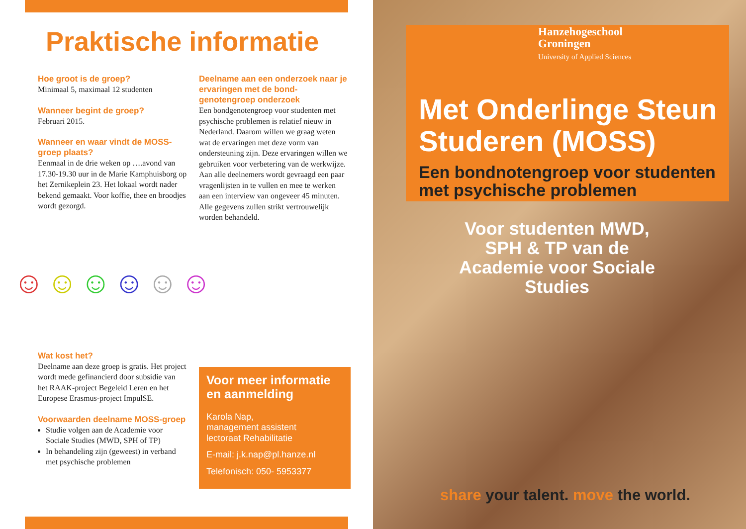Praktische informatie
Hoe groot is de groep?
Minimaal 5, maximaal 12 studenten
Wanneer begint de groep?
Februari 2015.
Wanneer en waar vindt de MOSS-groep plaats?
Eenmaal in de drie weken op ….avond van 17.30-19.30 uur in de Marie Kamphuisborg op het Zernikeplein 23. Het lokaal wordt nader bekend gemaakt. Voor koffie, thee en broodjes wordt gezorgd.
☺ ☺ ☺ ☺ ☺ ☺
Wat kost het?
Deelname aan deze groep is gratis. Het project wordt mede gefinancierd door subsidie van het RAAK-project Begeleid Leren en het Europese Erasmus-project ImpulSE.
Voorwaarden deelname MOSS-groep
Studie volgen aan de Academie voor Sociale Studies (MWD, SPH of TP)
In behandeling zijn (geweest) in verband met psychische problemen
Deelname aan een onderzoek naar je ervaringen met de bond­genotengroep onderzoek
Een bondgenotengroep voor studenten met psychische problemen is relatief nieuw in Nederland. Daarom willen we graag weten wat de ervaringen met deze vorm van ondersteuning zijn. Deze ervaringen willen we gebruiken voor verbetering van de werkwijze. Aan alle deelnemers wordt gevraagd een paar vragenlijsten in te vullen en mee te werken aan een interview van ongeveer 45 minuten. Alle gegevens zullen strikt vertrouwelijk worden behandeld.
Voor meer informatie en aanmelding
Karola Nap,
management assistent
lectoraat Rehabilitatie
E-mail: j.k.nap@pl.hanze.nl
Telefonisch: 050- 5953377
Hanzehogeschool
Groningen
University of Applied Sciences
Met Onderlinge Steun Studeren (MOSS)
Een bondnotengroep voor studenten met psychische problemen
Voor studenten MWD, SPH & TP van de Academie voor Sociale Studies
share your talent. move the world.